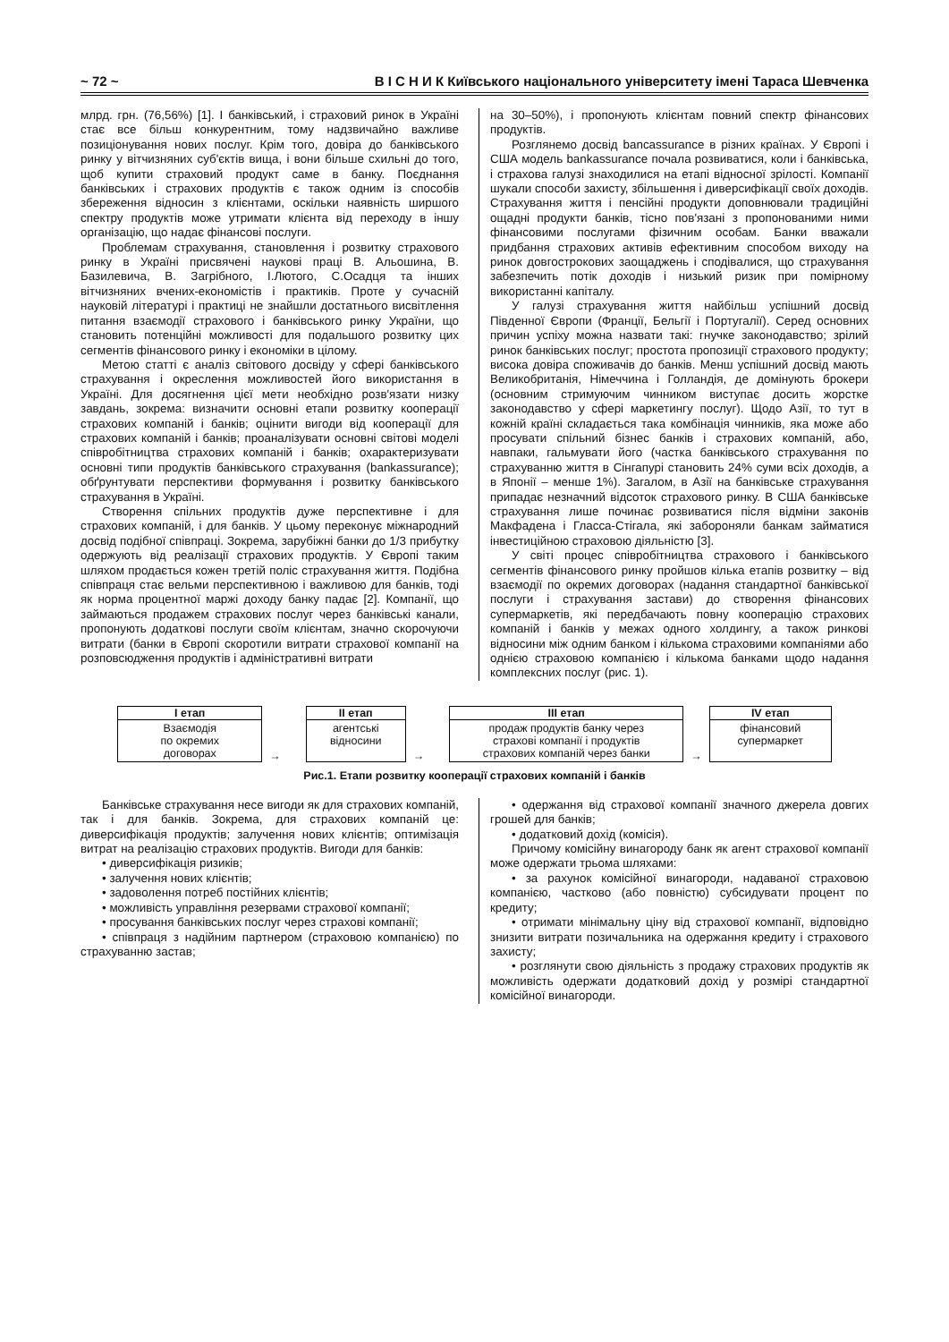~ 72 ~ В І С Н И К Київського національного університету імені Тараса Шевченка
млрд. грн. (76,56%) [1]. І банківський, і страховий ринок в Україні стає все більш конкурентним, тому надзвичайно важливе позиціонування нових послуг. Крім того, довіра до банківського ринку у вітчизняних суб'єктів вища, і вони більше схильні до того, щоб купити страховий продукт саме в банку. Поєднання банківських і страхових продуктів є також одним із способів збереження відносин з клієнтами, оскільки наявність ширшого спектру продуктів може утримати клієнта від переходу в іншу організацію, що надає фінансові послуги.
Проблемам страхування, становлення і розвитку страхового ринку в Україні присвячені наукові праці В. Альошина, В. Базилевича, В. Загрібного, І.Лютого, С.Осадця та інших вітчизняних вчених-економістів і практиків. Проте у сучасній науковій літературі і практиці не знайшли достатнього висвітлення питання взаємодії страхового і банківського ринку України, що становить потенційні можливості для подальшого розвитку цих сегментів фінансового ринку і економіки в цілому.
Метою статті є аналіз світового досвіду у сфері банківського страхування і окреслення можливостей його використання в Україні. Для досягнення цієї мети необхідно розв'язати низку завдань, зокрема: визначити основні етапи розвитку кооперації страхових компаній і банків; оцінити вигоди від кооперації для страхових компаній і банків; проаналізувати основні світові моделі співробітництва страхових компаній і банків; охарактеризувати основні типи продуктів банківського страхування (bankassurance); обґрунтувати перспективи формування і розвитку банківського страхування в Україні.
Створення спільних продуктів дуже перспективне і для страхових компаній, і для банків. У цьому переконує міжнародний досвід подібної співпраці. Зокрема, зарубіжні банки до 1/3 прибутку одержують від реалізації страхових продуктів. У Європі таким шляхом продається кожен третій поліс страхування життя. Подібна співпраця стає вельми перспективною і важливою для банків, тоді як норма процентної маржі доходу банку падає [2]. Компанії, що займаються продажем страхових послуг через банківські канали, пропонують додаткові послуги своїм клієнтам, значно скорочуючи витрати (банки в Європі скоротили витрати страхової компанії на розповсюдження продуктів і адміністративні витрати
на 30–50%), і пропонують клієнтам повний спектр фінансових продуктів.
Розглянемо досвід bancassurance в різних країнах. У Європі і США модель bankassurance почала розвиватися, коли і банківська, і страхова галузі знаходилися на етапі відносної зрілості. Компанії шукали способи захисту, збільшення і диверсифікації своїх доходів. Страхування життя і пенсійні продукти доповнювали традиційні ощадні продукти банків, тісно пов'язані з пропонованими ними фінансовими послугами фізичним особам. Банки вважали придбання страхових активів ефективним способом виходу на ринок довгострокових заощаджень і сподівалися, що страхування забезпечить потік доходів і низький ризик при помірному використанні капіталу.
У галузі страхування життя найбільш успішний досвід Південної Європи (Франції, Бельгії і Португалії). Серед основних причин успіху можна назвати такі: гнучке законодавство; зрілий ринок банківських послуг; простота пропозиції страхового продукту; висока довіра споживачів до банків. Менш успішний досвід мають Великобританія, Німеччина і Голландія, де домінують брокери (основним стримуючим чинником виступає досить жорстке законодавство у сфері маркетингу послуг). Щодо Азії, то тут в кожній країні складається така комбінація чинників, яка може або просувати спільний бізнес банків і страхових компаній, або, навпаки, гальмувати його (частка банківського страхування по страхуванню життя в Сінгапурі становить 24% суми всіх доходів, а в Японії – менше 1%). Загалом, в Азії на банківське страхування припадає незначний відсоток страхового ринку. В США банківське страхування лише починає розвиватися після відміни законів Макфадена і Гласса-Стігала, які забороняли банкам займатися інвестиційною страховою діяльністю [3].
У світі процес співробітництва страхового і банківського сегментів фінансового ринку пройшов кілька етапів розвитку – від взаємодії по окремих договорах (надання стандартної банківської послуги і страхування застави) до створення фінансових супермаркетів, які передбачають повну кооперацію страхових компаній і банків у межах одного холдингу, а також ринкові відносини між одним банком і кількома страховими компаніями або однією страховою компанією і кількома банками щодо надання комплексних послуг (рис. 1).
I етап
Взаємодія
по окремих
договорах
→
II етап
агентські
відносини
→
III етап
продаж продуктів банку через
страхові компанії і продуктів
страхових компаній через банки
→
IV етап
фінансовий
супермаркет
Рис.1. Етапи розвитку кооперації страхових компаній і банків
Банківське страхування несе вигоди як для страхових компаній, так і для банків. Зокрема, для страхових компаній це: диверсифікація продуктів; залучення нових клієнтів; оптимізація витрат на реалізацію страхових продуктів. Вигоди для банків:
• диверсифікація ризиків;
• залучення нових клієнтів;
• задоволення потреб постійних клієнтів;
• можливість управління резервами страхової компанії;
• просування банківських послуг через страхові компанії;
• співпраця з надійним партнером (страховою компанією) по страхуванню застав;
• одержання від страхової компанії значного джерела довгих грошей для банків;
• додатковий дохід (комісія).
Причому комісійну винагороду банк як агент страхової компанії може одержати трьома шляхами:
• за рахунок комісійної винагороди, надаваної страховою компанією, частково (або повністю) субсидувати процент по кредиту;
• отримати мінімальну ціну від страхової компанії, відповідно знизити витрати позичальника на одержання кредиту і страхового захисту;
• розглянути свою діяльність з продажу страхових продуктів як можливість одержати додатковий дохід у розмірі стандартної комісійної винагороди.